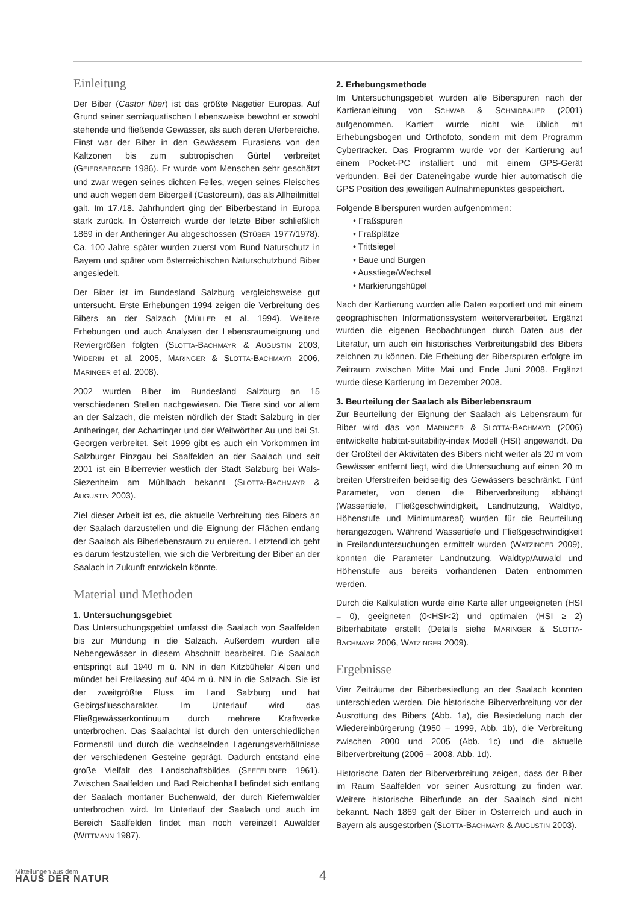Einleitung
Der Biber (Castor fiber) ist das größte Nagetier Europas. Auf Grund seiner semiaquatischen Lebensweise bewohnt er sowohl stehende und fließende Gewässer, als auch deren Uferbereiche. Einst war der Biber in den Gewässern Eurasiens von den Kaltzonen bis zum subtropischen Gürtel verbreitet (GEIERSBERGER 1986). Er wurde vom Menschen sehr geschätzt und zwar wegen seines dichten Felles, wegen seines Fleisches und auch wegen dem Bibergeil (Castoreum), das als Allheilmittel galt. Im 17./18. Jahrhundert ging der Biberbestand in Europa stark zurück. In Österreich wurde der letzte Biber schließlich 1869 in der Antheringer Au abgeschossen (STÜBER 1977/1978). Ca. 100 Jahre später wurden zuerst vom Bund Naturschutz in Bayern und später vom österreichischen Naturschutzbund Biber angesiedelt.
Der Biber ist im Bundesland Salzburg vergleichsweise gut untersucht. Erste Erhebungen 1994 zeigen die Verbreitung des Bibers an der Salzach (MÜLLER et al. 1994). Weitere Erhebungen und auch Analysen der Lebensraumeignung und Reviergrößen folgten (SLOTTA-BACHMAYR & AUGUSTIN 2003, WIDERIN et al. 2005, MARINGER & SLOTTA-BACHMAYR 2006, MARINGER et al. 2008).
2002 wurden Biber im Bundesland Salzburg an 15 verschiedenen Stellen nachgewiesen. Die Tiere sind vor allem an der Salzach, die meisten nördlich der Stadt Salzburg in der Antheringer, der Achartinger und der Weitwörther Au und bei St. Georgen verbreitet. Seit 1999 gibt es auch ein Vorkommen im Salzburger Pinzgau bei Saalfelden an der Saalach und seit 2001 ist ein Biberrevier westlich der Stadt Salzburg bei Wals-Siezenheim am Mühlbach bekannt (SLOTTA-BACHMAYR & AUGUSTIN 2003).
Ziel dieser Arbeit ist es, die aktuelle Verbreitung des Bibers an der Saalach darzustellen und die Eignung der Flächen entlang der Saalach als Biberlebensraum zu eruieren. Letztendlich geht es darum festzustellen, wie sich die Verbreitung der Biber an der Saalach in Zukunft entwickeln könnte.
Material und Methoden
1. Untersuchungsgebiet
Das Untersuchungsgebiet umfasst die Saalach von Saalfelden bis zur Mündung in die Salzach. Außerdem wurden alle Nebengewässer in diesem Abschnitt bearbeitet. Die Saalach entspringt auf 1940 m ü. NN in den Kitzbüheler Alpen und mündet bei Freilassing auf 404 m ü. NN in die Salzach. Sie ist der zweitgrößte Fluss im Land Salzburg und hat Gebirgsflusscharakter. Im Unterlauf wird das Fließgewässerkontinuum durch mehrere Kraftwerke unterbrochen. Das Saalachtal ist durch den unterschiedlichen Formenstil und durch die wechselnden Lagerungsverhältnisse der verschiedenen Gesteine geprägt. Dadurch entstand eine große Vielfalt des Landschaftsbildes (SEEFELDNER 1961). Zwischen Saalfelden und Bad Reichenhall befindet sich entlang der Saalach montaner Buchenwald, der durch Kiefernwälder unterbrochen wird. Im Unterlauf der Saalach und auch im Bereich Saalfelden findet man noch vereinzelt Auwälder (WITTMANN 1987).
2. Erhebungsmethode
Im Untersuchungsgebiet wurden alle Biberspuren nach der Kartieranleitung von SCHWAB & SCHMIDBAUER (2001) aufgenommen. Kartiert wurde nicht wie üblich mit Erhebungsbogen und Orthofoto, sondern mit dem Programm Cybertracker. Das Programm wurde vor der Kartierung auf einem Pocket-PC installiert und mit einem GPS-Gerät verbunden. Bei der Dateneingabe wurde hier automatisch die GPS Position des jeweiligen Aufnahmepunktes gespeichert.
Folgende Biberspuren wurden aufgenommen:
• Fraßspuren
• Fraßplätze
• Trittsiegel
• Baue und Burgen
• Ausstiege/Wechsel
• Markierungshügel
Nach der Kartierung wurden alle Daten exportiert und mit einem geographischen Informationssystem weiterverarbeitet. Ergänzt wurden die eigenen Beobachtungen durch Daten aus der Literatur, um auch ein historisches Verbreitungsbild des Bibers zeichnen zu können. Die Erhebung der Biberspuren erfolgte im Zeitraum zwischen Mitte Mai und Ende Juni 2008. Ergänzt wurde diese Kartierung im Dezember 2008.
3. Beurteilung der Saalach als Biberlebensraum
Zur Beurteilung der Eignung der Saalach als Lebensraum für Biber wird das von MARINGER & SLOTTA-BACHMAYR (2006) entwickelte habitat-suitability-index Modell (HSI) angewandt. Da der Großteil der Aktivitäten des Bibers nicht weiter als 20 m vom Gewässer entfernt liegt, wird die Untersuchung auf einen 20 m breiten Uferstreifen beidseitig des Gewässers beschränkt. Fünf Parameter, von denen die Biberverbreitung abhängt (Wassertiefe, Fließgeschwindigkeit, Landnutzung, Waldtyp, Höhenstufe und Minimumareal) wurden für die Beurteilung herangezogen. Während Wassertiefe und Fließgeschwindigkeit in Freilanduntersuchungen ermittelt wurden (WATZINGER 2009), konnten die Parameter Landnutzung, Waldtyp/Auwald und Höhenstufe aus bereits vorhandenen Daten entnommen werden.
Durch die Kalkulation wurde eine Karte aller ungeeigneten (HSI = 0), geeigneten (0<HSI<2) und optimalen (HSI ≥ 2) Biberhabitate erstellt (Details siehe MARINGER & SLOTTA-BACHMAYR 2006, WATZINGER 2009).
Ergebnisse
Vier Zeiträume der Biberbesiedlung an der Saalach konnten unterschieden werden. Die historische Biberverbreitung vor der Ausrottung des Bibers (Abb. 1a), die Besiedelung nach der Wiedereinbürgerung (1950 – 1999, Abb. 1b), die Verbreitung zwischen 2000 und 2005 (Abb. 1c) und die aktuelle Biberverbreitung (2006 – 2008, Abb. 1d).
Historische Daten der Biberverbreitung zeigen, dass der Biber im Raum Saalfelden vor seiner Ausrottung zu finden war. Weitere historische Biberfunde an der Saalach sind nicht bekannt. Nach 1869 galt der Biber in Österreich und auch in Bayern als ausgestorben (SLOTTA-BACHMAYR & AUGUSTIN 2003).
Mitteilungen aus dem
HAUS DER NATUR
4